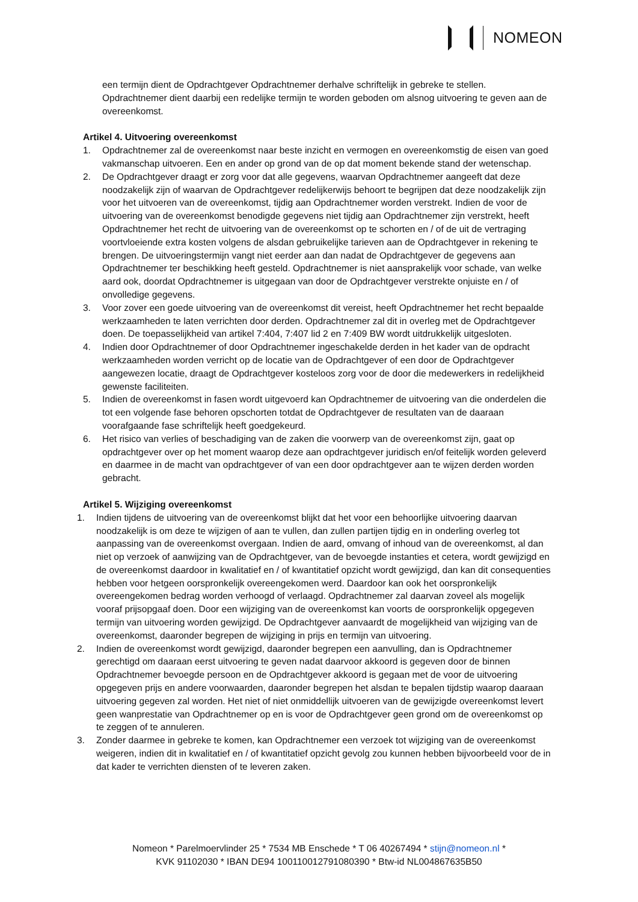NOMEON
een termijn dient de Opdrachtgever Opdrachtnemer derhalve schriftelijk in gebreke te stellen. Opdrachtnemer dient daarbij een redelijke termijn te worden geboden om alsnog uitvoering te geven aan de overeenkomst.
Artikel 4. Uitvoering overeenkomst
1. Opdrachtnemer zal de overeenkomst naar beste inzicht en vermogen en overeenkomstig de eisen van goed vakmanschap uitvoeren. Een en ander op grond van de op dat moment bekende stand der wetenschap.
2. De Opdrachtgever draagt er zorg voor dat alle gegevens, waarvan Opdrachtnemer aangeeft dat deze noodzakelijk zijn of waarvan de Opdrachtgever redelijkerwijs behoort te begrijpen dat deze noodzakelijk zijn voor het uitvoeren van de overeenkomst, tijdig aan Opdrachtnemer worden verstrekt. Indien de voor de uitvoering van de overeenkomst benodigde gegevens niet tijdig aan Opdrachtnemer zijn verstrekt, heeft Opdrachtnemer het recht de uitvoering van de overeenkomst op te schorten en / of de uit de vertraging voortvloeiende extra kosten volgens de alsdan gebruikelijke tarieven aan de Opdrachtgever in rekening te brengen. De uitvoeringstermijn vangt niet eerder aan dan nadat de Opdrachtgever de gegevens aan Opdrachtnemer ter beschikking heeft gesteld. Opdrachtnemer is niet aansprakelijk voor schade, van welke aard ook, doordat Opdrachtnemer is uitgegaan van door de Opdrachtgever verstrekte onjuiste en / of onvolledige gegevens.
3. Voor zover een goede uitvoering van de overeenkomst dit vereist, heeft Opdrachtnemer het recht bepaalde werkzaamheden te laten verrichten door derden. Opdrachtnemer zal dit in overleg met de Opdrachtgever doen. De toepasselijkheid van artikel 7:404, 7:407 lid 2 en 7:409 BW wordt uitdrukkelijk uitgesloten.
4. Indien door Opdrachtnemer of door Opdrachtnemer ingeschakelde derden in het kader van de opdracht werkzaamheden worden verricht op de locatie van de Opdrachtgever of een door de Opdrachtgever aangewezen locatie, draagt de Opdrachtgever kosteloos zorg voor de door die medewerkers in redelijkheid gewenste faciliteiten.
5. Indien de overeenkomst in fasen wordt uitgevoerd kan Opdrachtnemer de uitvoering van die onderdelen die tot een volgende fase behoren opschorten totdat de Opdrachtgever de resultaten van de daaraan voorafgaande fase schriftelijk heeft goedgekeurd.
6. Het risico van verlies of beschadiging van de zaken die voorwerp van de overeenkomst zijn, gaat op opdrachtgever over op het moment waarop deze aan opdrachtgever juridisch en/of feitelijk worden geleverd en daarmee in de macht van opdrachtgever of van een door opdrachtgever aan te wijzen derden worden gebracht.
Artikel 5. Wijziging overeenkomst
1. Indien tijdens de uitvoering van de overeenkomst blijkt dat het voor een behoorlijke uitvoering daarvan noodzakelijk is om deze te wijzigen of aan te vullen, dan zullen partijen tijdig en in onderling overleg tot aanpassing van de overeenkomst overgaan. Indien de aard, omvang of inhoud van de overeenkomst, al dan niet op verzoek of aanwijzing van de Opdrachtgever, van de bevoegde instanties et cetera, wordt gewijzigd en de overeenkomst daardoor in kwalitatief en / of kwantitatief opzicht wordt gewijzigd, dan kan dit consequenties hebben voor hetgeen oorspronkelijk overeengekomen werd. Daardoor kan ook het oorspronkelijk overeengekomen bedrag worden verhoogd of verlaagd. Opdrachtnemer zal daarvan zoveel als mogelijk vooraf prijsopgaaf doen. Door een wijziging van de overeenkomst kan voorts de oorspronkelijk opgegeven termijn van uitvoering worden gewijzigd. De Opdrachtgever aanvaardt de mogelijkheid van wijziging van de overeenkomst, daaronder begrepen de wijziging in prijs en termijn van uitvoering.
2. Indien de overeenkomst wordt gewijzigd, daaronder begrepen een aanvulling, dan is Opdrachtnemer gerechtigd om daaraan eerst uitvoering te geven nadat daarvoor akkoord is gegeven door de binnen Opdrachtnemer bevoegde persoon en de Opdrachtgever akkoord is gegaan met de voor de uitvoering opgegeven prijs en andere voorwaarden, daaronder begrepen het alsdan te bepalen tijdstip waarop daaraan uitvoering gegeven zal worden. Het niet of niet onmiddellijk uitvoeren van de gewijzigde overeenkomst levert geen wanprestatie van Opdrachtnemer op en is voor de Opdrachtgever geen grond om de overeenkomst op te zeggen of te annuleren.
3. Zonder daarmee in gebreke te komen, kan Opdrachtnemer een verzoek tot wijziging van de overeenkomst weigeren, indien dit in kwalitatief en / of kwantitatief opzicht gevolg zou kunnen hebben bijvoorbeeld voor de in dat kader te verrichten diensten of te leveren zaken.
Nomeon * Parelmoervlinder 25 * 7534 MB Enschede * T 06 40267494 * stijn@nomeon.nl *
KVK 91102030 * IBAN DE94 100110012791080390 * Btw-id NL004867635B50